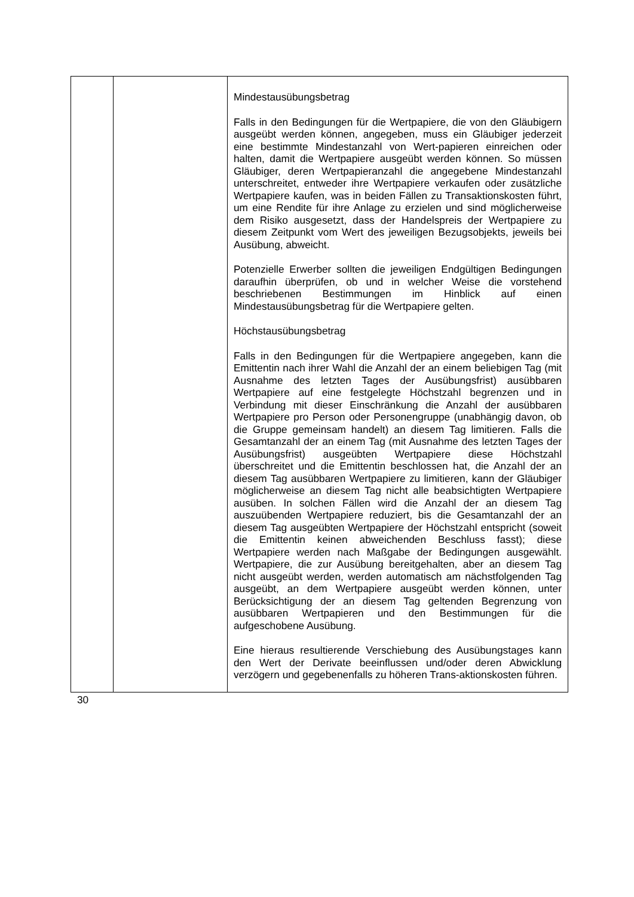| | | Mindestausübungsbetrag Falls in den Bedingungen für die Wertpapiere, die von den Gläubigern ausgeübt werden können, angegeben, muss ein Gläubiger jederzeit eine bestimmte Mindestanzahl von Wert-papieren einreichen oder halten, damit die Wertpapiere ausgeübt werden können. So müssen Gläubiger, deren Wertpapieranzahl die angegebene Mindestanzahl unterschreitet, entweder ihre Wertpapiere verkaufen oder zusätzliche Wertpapiere kaufen, was in beiden Fällen zu Transaktionskosten führt, um eine Rendite für ihre Anlage zu erzielen und sind möglicherweise dem Risiko ausgesetzt, dass der Handelspreis der Wertpapiere zu diesem Zeitpunkt vom Wert des jeweiligen Bezugsobjekts, jeweils bei Ausübung, abweicht. Potenzielle Erwerber sollten die jeweiligen Endgültigen Bedingungen daraufhin überprüfen, ob und in welcher Weise die vorstehend beschriebenen Bestimmungen im Hinblick auf einen Mindestausübungsbetrag für die Wertpapiere gelten. Höchstausübungsbetrag Falls in den Bedingungen für die Wertpapiere angegeben, kann die Emittentin nach ihrer Wahl die Anzahl der an einem beliebigen Tag (mit Ausnahme des letzten Tages der Ausübungsfrist) ausübbaren Wertpapiere auf eine festgelegte Höchstzahl begrenzen und in Verbindung mit dieser Einschränkung die Anzahl der ausübbaren Wertpapiere pro Person oder Personengruppe (unabhängig davon, ob die Gruppe gemeinsam handelt) an diesem Tag limitieren. Falls die Gesamtanzahl der an einem Tag (mit Ausnahme des letzten Tages der Ausübungsfrist) ausgeübten Wertpapiere diese Höchstzahl überschreitet und die Emittentin beschlossen hat, die Anzahl der an diesem Tag ausübbaren Wertpapiere zu limitieren, kann der Gläubiger möglicherweise an diesem Tag nicht alle beabsichtigten Wertpapiere ausüben. In solchen Fällen wird die Anzahl der an diesem Tag auszuübenden Wertpapiere reduziert, bis die Gesamtanzahl der an diesem Tag ausgeübten Wertpapiere der Höchstzahl entspricht (soweit die Emittentin keinen abweichenden Beschluss fasst); diese Wertpapiere werden nach Maßgabe der Bedingungen ausgewählt. Wertpapiere, die zur Ausübung bereitgehalten, aber an diesem Tag nicht ausgeübt werden, werden automatisch am nächstfolgenden Tag ausgeübt, an dem Wertpapiere ausgeübt werden können, unter Berücksichtigung der an diesem Tag geltenden Begrenzung von ausübbaren Wertpapieren und den Bestimmungen für die aufgeschobene Ausübung. Eine hieraus resultierende Verschiebung des Ausübungstages kann den Wert der Derivate beeinflussen und/oder deren Abwicklung verzögern und gegebenenfalls zu höheren Trans-aktionskosten führen. |
30